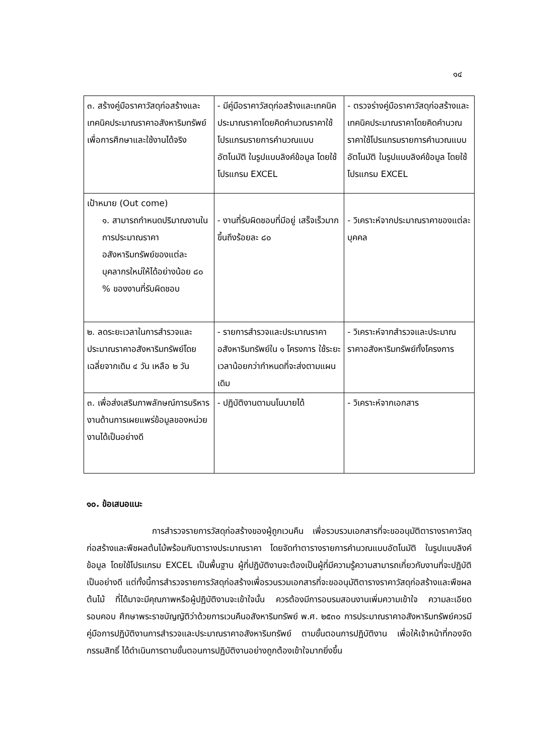๑๔
| ๓. สร้างคู่มือราคาวัสดุก่อสร้างและเทคนิคประมาณราคาอสังหาริมทรัพย์เพื่อการศึกษาและใช้งานได้จริง | - มีคู่มือราคาวัสดุก่อสร้างและเทคนิคประมาณราคาโดยคิดคำนวณราคาใช้โปรแกรมรายการคำนวณแบบอัตโนมัติ ในรูปแบบลิงค์ข้อมูล โดยใช้โปรแกรม EXCEL | - ตรวจร่างคู่มือราคาวัสดุก่อสร้างและเทคนิคประมาณราคาโดยคิดคำนวณราคาใช้โปรแกรมรายการคำนวณแบบอัตโนมัติ ในรูปแบบลิงค์ข้อมูล โดยใช้โปรแกรม EXCEL |
| เป้าหมาย (Out come) ๑. สามารถกำหนดปริมาณงานในการประมาณราคาอสังหาริมทรัพย์ของแต่ละบุคลากรใหม่ให้ได้อย่างน้อย ๘๐ % ของงานที่รับผิดชอบ | - งานที่รับผิดชอบที่มีอยู่ เสร็จเร็วมากขึ้นถึงร้อยละ ๘๐ | - วิเคราะห์จากประมาณราคาของแต่ละบุคคล |
| ๒. ลดระยะเวลาในการสำรวจและประมาณราคาอสังหาริมทรัพย์โดยเฉลี่ยจากเดิม ๔ วัน เหลือ ๒ วัน | - รายการสำรวจและประมาณราคาอสังหาริมทรัพย์ใน ๑ โครงการ ใช้ระยะเวลาน้อยกว่ากำหนดที่จะส่งตามแผนเดิม | - วิเคราะห์จากสำรวจและประมาณราคาอสังหาริมทรัพย์ทั้งโครงการ |
| ๓. เพื่อส่งเสริมภาพลักษณ์การบริหารงานด้านการเผยแพร่ข้อมูลของหน่วยงานได้เป็นอย่างดี | - ปฏิบัติงานตามนโนบายได้ | - วิเคราะห์จากเอกสาร |
๑๐. ข้อเสนอแนะ
การสำรวจรายการวัสดุก่อสร้างของผู้ถูกเวนคืน เพื่อรวบรวมเอกสารที่จะขออนุมัติตารางราคาวัสดุก่อสร้างและพืชผลต้นไม้พร้อมกับตารางประมาณราคา โดยจัดทำตารางรายการคำนวณแบบอัตโนมัติ ในรูปแบบลิงค์ข้อมูล โดยใช้โปรแกรม EXCEL เป็นพื้นฐาน ผู้ที่ปฏิบัติงานจะต้องเป็นผู้ที่มีความรู้ความสามารถเกี่ยวกับงานที่จะปฏิบัติเป็นอย่างดี แต่ทั้งนี้การสำรวจรายการวัสดุก่อสร้างเพื่อรวบรวมเอกสารที่จะขออนุมัติตารางราคาวัสดุก่อสร้างและพืชผลต้นไม้ ที่ได้มาจะมีคุณภาพหรือผู้ปฏิบัติงานจะเข้าใจนั้น ควรต้องมีการอบรมสอนงานเพิ่มความเข้าใจ ความละเอียดรอบคอบ ศึกษาพระราชบัญญัติว่าด้วยการเวนคืนอสังหาริมทรัพย์ พ.ศ. ๒๕๓๐ การประมาณราคาอสังหาริมทรัพย์ควรมีคู่มือการปฏิบัติงานการสำรวจและประมาณราคาอสังหาริมทรัพย์ ตามขั้นตอนการปฏิบัติงาน เพื่อให้เจ้าหน้าที่กองจัดกรรมสิทธิ์ ได้ดำเนินการตามขั้นตอนการปฏิบัติงานอย่างถูกต้องเข้าใจมากยิ่งขึ้น